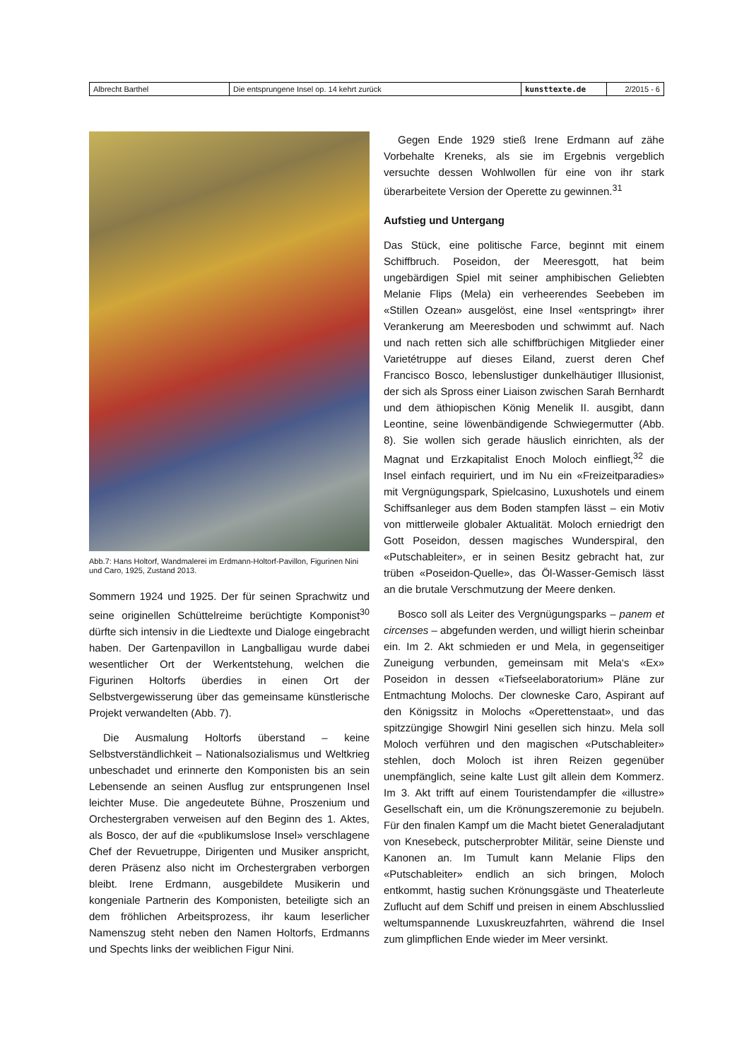| Albrecht Barthel | Die entsprungene Insel op. 14 kehrt zurück | kunsttexte.de | 2/2015 - 6 |
Abb.7: Hans Holtorf, Wandmalerei im Erdmann-Holtorf-Pavillon, Figurinen Nini und Caro, 1925, Zustand 2013.
Sommern 1924 und 1925. Der für seinen Sprachwitz und seine originellen Schüttelreime berüchtigte Komponist<sup>30</sup> dürfte sich intensiv in die Liedtexte und Dialoge eingebracht haben. Der Gartenpavillon in Langballigau wurde dabei wesentlicher Ort der Werkentstehung, welchen die Figurinen Holtorfs überdies in einen Ort der Selbstvergewisserung über das gemeinsame künstlerische Projekt verwandelten (Abb. 7).
Die Ausmalung Holtorfs überstand – keine Selbstverständlichkeit – Nationalsozialismus und Weltkrieg unbeschadet und erinnerte den Komponisten bis an sein Lebensende an seinen Ausflug zur entsprungenen Insel leichter Muse. Die angedeutete Bühne, Proszenium und Orchestergraben verweisen auf den Beginn des 1. Aktes, als Bosco, der auf die «publikumslose Insel» verschlagene Chef der Revuetruppe, Dirigenten und Musiker anspricht, deren Präsenz also nicht im Orchestergraben verborgen bleibt. Irene Erdmann, ausgebildete Musikerin und kongeniale Partnerin des Komponisten, beteiligte sich an dem fröhlichen Arbeitsprozess, ihr kaum leserlicher Namenszug steht neben den Namen Holtorfs, Erdmanns und Spechts links der weiblichen Figur Nini.
Gegen Ende 1929 stieß Irene Erdmann auf zähe Vorbehalte Kreneks, als sie im Ergebnis vergeblich versuchte dessen Wohlwollen für eine von ihr stark überarbeitete Version der Operette zu gewinnen.<sup>31</sup>
Aufstieg und Untergang
Das Stück, eine politische Farce, beginnt mit einem Schiffbruch. Poseidon, der Meeresgott, hat beim ungebärdigen Spiel mit seiner amphibischen Geliebten Melanie Flips (Mela) ein verheerendes Seebeben im «Stillen Ozean» ausgelöst, eine Insel «entspringt» ihrer Verankerung am Meeresboden und schwimmt auf. Nach und nach retten sich alle schiffbrüchigen Mitglieder einer Varietétruppe auf dieses Eiland, zuerst deren Chef Francisco Bosco, lebenslustiger dunkelhäutiger Illusionist, der sich als Spross einer Liaison zwischen Sarah Bernhardt und dem äthiopischen König Menelik II. ausgibt, dann Leontine, seine löwenbändigende Schwiegermutter (Abb. 8). Sie wollen sich gerade häuslich einrichten, als der Magnat und Erzkapitalist Enoch Moloch einfliegt,<sup>32</sup> die Insel einfach requiriert, und im Nu ein «Freizeitparadies» mit Vergnügungspark, Spielcasino, Luxushotels und einem Schiffsanleger aus dem Boden stampfen lässt – ein Motiv von mittlerweile globaler Aktualität. Moloch erniedrigt den Gott Poseidon, dessen magisches Wunderspiral, den «Putschableiter», er in seinen Besitz gebracht hat, zur trüben «Poseidon-Quelle», das Öl-Wasser-Gemisch lässt an die brutale Verschmutzung der Meere denken.
Bosco soll als Leiter des Vergnügungsparks – panem et circenses – abgefunden werden, und willigt hierin scheinbar ein. Im 2. Akt schmieden er und Mela, in gegenseitiger Zuneigung verbunden, gemeinsam mit Mela‘s «Ex» Poseidon in dessen «Tiefseelaboratorium» Pläne zur Entmachtung Molochs. Der clowneske Caro, Aspirant auf den Königssitz in Molochs «Operettenstaat», und das spitzzüngige Showgirl Nini gesellen sich hinzu. Mela soll Moloch verführen und den magischen «Putschableiter» stehlen, doch Moloch ist ihren Reizen gegenüber unempfänglich, seine kalte Lust gilt allein dem Kommerz. Im 3. Akt trifft auf einem Touristendampfer die «illustre» Gesellschaft ein, um die Krönungszeremonie zu bejubeln. Für den finalen Kampf um die Macht bietet Generaladjutant von Knesebeck, putscherprobter Militär, seine Dienste und Kanonen an. Im Tumult kann Melanie Flips den «Putschableiter» endlich an sich bringen, Moloch entkommt, hastig suchen Krönungsgäste und Theaterleute Zuflucht auf dem Schiff und preisen in einem Abschlusslied weltumspannende Luxuskreuzfahrten, während die Insel zum glimpflichen Ende wieder im Meer versinkt.